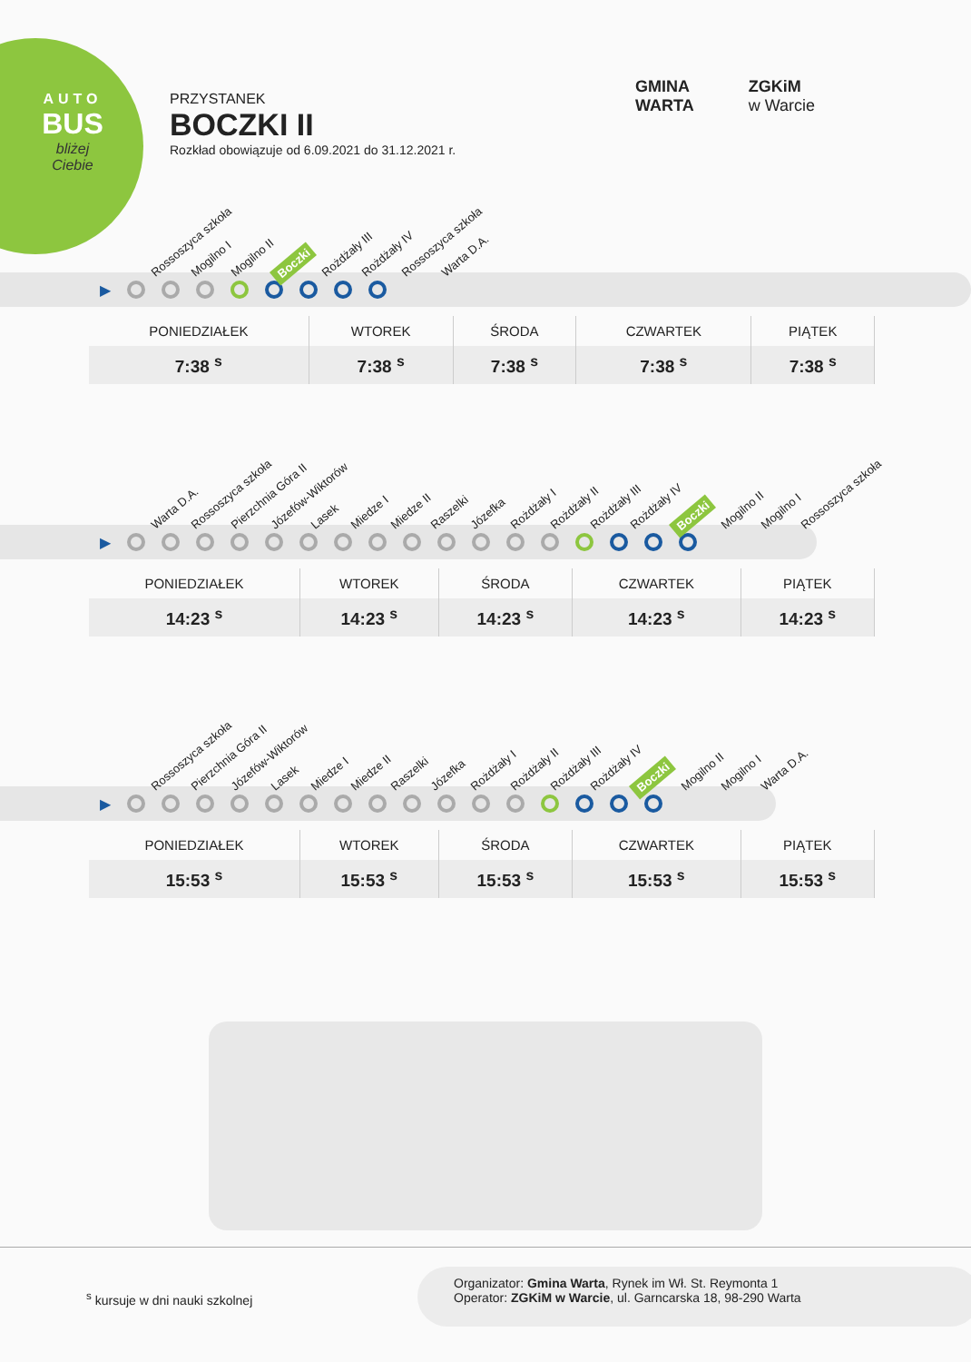AUTO
BUS
bliżej Ciebie
PRZYSTANEK
BOCZKI II
Rozkład obowiązuje od 6.09.2021 do 31.12.2021 r.
GMINA
WARTA
ZGKiM
w Warcie
Rossoszyca szkoła Mogilno I Mogilno II Boczki Rożdżały III Rożdżały IV Rossoszyca szkoła Warta D.A.
▶
| PONIEDZIAŁEK | WTOREK | ŚRODA | CZWARTEK | PIĄTEK |
| --- | --- | --- | --- | --- |
| 7:38 <sup>s</sup> | 7:38 <sup>s</sup> | 7:38 <sup>s</sup> | 7:38 <sup>s</sup> | 7:38 <sup>s</sup> |
Warta D.A. Rossoszyca szkoła Pierzchnia Góra II Józefów-Wiktorów Lasek Miedze I Miedze II Raszelki Józefka Rożdżały I Rożdżały II Rożdżały III Rożdżały IV Boczki Mogilno II Mogilno I Rossoszyca szkoła
▶
| PONIEDZIAŁEK | WTOREK | ŚRODA | CZWARTEK | PIĄTEK |
| --- | --- | --- | --- | --- |
| 14:23 <sup>s</sup> | 14:23 <sup>s</sup> | 14:23 <sup>s</sup> | 14:23 <sup>s</sup> | 14:23 <sup>s</sup> |
Rossoszyca szkoła Pierzchnia Góra II Józefów-Wiktorów Lasek Miedze I Miedze II Raszelki Józefka Rożdżały I Rożdżały II Rożdżały III Rożdżały IV Boczki Mogilno II Mogilno I Warta D.A.
▶
| PONIEDZIAŁEK | WTOREK | ŚRODA | CZWARTEK | PIĄTEK |
| --- | --- | --- | --- | --- |
| 15:53 <sup>s</sup> | 15:53 <sup>s</sup> | 15:53 <sup>s</sup> | 15:53 <sup>s</sup> | 15:53 <sup>s</sup> |
<sup>s</sup> kursuje w dni nauki szkolnej
Organizator: Gmina Warta, Rynek im Wł. St. Reymonta 1
Operator: ZGKiM w Warcie, ul. Garncarska 18, 98-290 Warta